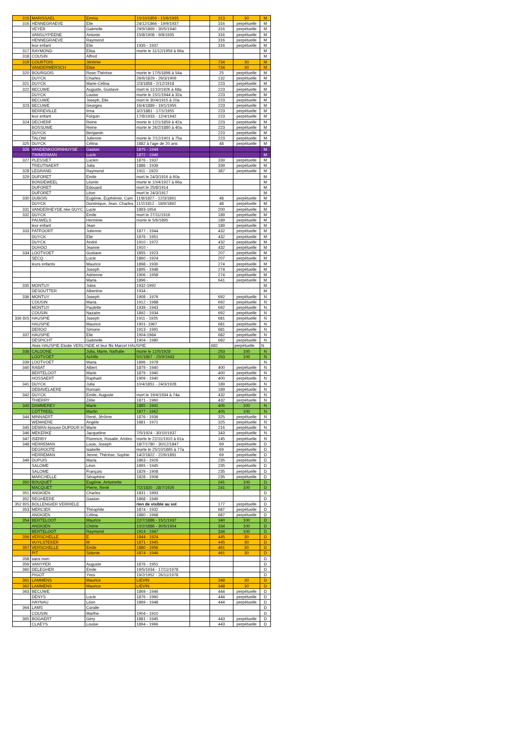| 315 | MARISSAEL | Emma | 15/10/1859 - 15/6/1935 | | 313 | 30 | M |
| 316 | HENNEGRAEVE | Elie | 24/12/1866 - 19/9/1937 | | 316 | perpétuelle | M |
| | VEYER | Gabrielle | 29/9/1869 - 30/5/1940 | | 316 | perpétuelle | M |
| | VANSUYPEENE | Antonie | 15/8/1908 - 9/8/1935 | | 316 | perpétuelle | M |
| | HENNEGRAEVE | Raymond | | | 316 | perpétuelle | M |
| | leur enfant | Elie | 1935 - 1937 | | 316 | perpétuelle | M |
| 317 | RAYMOND | Elisa | morte le 11/12/1959 à 69a | | | | M |
| 318 | COUSIN | Alfred | | | | | M |
| 319 | COURTOIS | Jérémie | | | 734 | 30 | M |
| | VANDERMERSCH | Elise | | | 734 | 30 | M |
| 320 | BOURGOIS | Rose-Thérèse | morte le 17/5/1898 à 54a | | 25 | perpétuelle | M |
| | DUYCK | Charles | 26/6/1829 - 29/3/1909 | | 132 | perpétuelle | M |
| 321 | DUYCK | Marie-Célina | 2/3/1858 - 2/12/1918 | | 223 | perpétuelle | M |
| 322 | BECUWE | Auguste, Gustave | mort le 11/10/1926 à 68a | | 223 | perpétuelle | M |
| | DUYCK | Louise | morte le 15/1/1944 à 32a | | 223 | perpétuelle | M |
| | BECUWE | Joseph, Elie | mort le 30/4/1915 à 20a | | 223 | perpétuelle | M |
| 323 | BECUWE | Georges | 16/4/1889 - 19/1/1955 | | 223 | perpétuelle | M |
| | BERREVILLE | Irma | 3/2/1881 - 17/1/1955 | | 223 | perpétuelle | M |
| | leur enfant | Folquin | 17/8/1933 - 12/4/1942 | | 223 | perpétuelle | M |
| 324 | DECHERF | Reine | morte le 12/1/1859 à 42a | | 223 | perpétuelle | M |
| | BOSSUWE | Reine | morte le 26/2/1880 à 40a | | 223 | perpétuelle | M |
| | DUYCK | Benjamin | | | 223 | perpétuelle | M |
| | TALOW | Julienne | morte le 7/12/1901 à 75a | | 223 | perpétuelle | M |
| 325 | DUYCK | Célina | 1882 à l'age de 20 ans | | 48 | perpétuelle | M |
| 326 | VANDENKOORNHUYSE | Gaston | 1875 - 1944 | | | | M |
| | TIMMERMAN | Lucie | 1872 - 1940 | | | | M |
| 327 | PLESSIET | Lucien | 1876 - 1937 | | 339 | perpétuelle | M |
| | TREUTNAERT | Julia | 1886 - 1939 | | 339 | perpétuelle | M |
| 328 | LEGRAND | Raymond | 1911 - 1920 | | 387 | perpétuelle | M |
| 329 | DUFORET | Emile | mort le 24/3/1916 à 60a | | | | M |
| | BONDEWEEL | Léonie | morte le 10/4/1927 à 66a | | | | M |
| | DUFORET | Edouard | mort le 25/8/1914 | | | | M |
| | DUFORET | Léon | mort le 24/3/1917 | | | | M |
| 330 | DUBOIS | Eugénie, Euphémie, Cam | 11/8/1827 - 12/3/1891 | | 48 | perpétuelle | M |
| | DUYCK | Dominique, Jean, Charles | 11/2/1812 - 18/9/1892 | | 48 | perpétuelle | M |
| 331 | VANDERHEYDE née DUYC | Lucie | 1893-1954 | | 200 | perpétuelle | M |
| 332 | DUYCK | Emile | mort le 27/11/1916 | | 189 | perpétuelle | M |
| | PAUWELS | Herminie | morte le 5/6/1895 | | 189 | perpétuelle | M |
| | leur enfant | Jean | | | 189 | perpétuelle | M |
| 333 | PATFOORT | Julienne | 1877 - 1944 | | 432 | perpétuelle | M |
| | DUYCK | Elie | 1876 - 1951 | | 432 | perpétuelle | M |
| | DUYCK | André | 1910 - 1972 | | 432 | perpétuelle | M |
| | DUHOO | Jeanne | 1910 - | | 432 | perpétuelle | M |
| 334 | LOOTVOET | Gustave | 1855 - 1923 | | 207 | perpétuelle | M |
| | SECQ | Lucie | 1860 - 1924 | | 207 | perpétuelle | M |
| | leurs enfants | Maurice | 1898 - 1930 | | 274 | perpétuelle | M |
| | | Joseph | 1895 - 1948 | | 274 | perpétuelle | M |
| | | Adrienne | 1906 - 1958 | | 274 | perpétuelle | M |
| | | Maria | 1896 - | | 641 | perpétuelle | M |
| 335 | MONTUY | Jules | 1932-1992 | | | | M |
| | DESOUTTER | Albertine | 1934 - | | | | M |
| 336 | MONTUY | Joseph | 1908 - 1976 | | 692 | perpétuelle | N |
| | COUSIN | Maria | 1912 - 1988 | | 692 | perpétuelle | N |
| | MONTUY | Paulette | 1939 - 1943 | | 692 | perpétuelle | N |
| | COUSIN | Nazaire | 1892 - 1934 | | 692 | perpétuelle | N |
| 336 BIS | HAUSPIE | Joseph | 1911 - 1935 | | 681 | perpétuelle | N |
| | HAUSPIE | Maurice | 1901- 1967 | | 681 | perpétuelle | N |
| | DEROO | Simone | 1913 - 1991 | | 681 | perpétuelle | N |
| 337 | HAUSPIE | Elie | 1904-1984 | | 682 | perpétuelle | N |
| | DESPICHT | Gabrielle | 1904 - 1980 | | 682 | perpétuelle | N |
| | Alois HAUSPIE Elodie VERLYNDE et leur fils Marcel HAUSPIE | | | | 682 | perpétuelle | N |
| 338 | CALOONE | Julia, Marie, Nathalie | morte le 12/5/1928 | | 253 | 100 | N |
| | LOOTVOET | Achille | 5/1/1867 - 25/9/1943 | | 253 | 100 | N |
| 339 | LOOTVOET | Maria | 1896 - 1978 | | | | N |
| 340 | RABAT | Albert | 1879 - 1940 | | 400 | perpétuelle | N |
| | BERTELOOT | Marie | 1879 - 1940 | | 400 | perpétuelle | N |
| | HOSSAERT | Raphaël | 1909 - 1940 | | 400 | perpétuelle | N |
| 341 | DUYCK | Julia | 10/4/1851 - 24/3/1928 | | 189 | perpétuelle | N |
| | DEBAVELAERE | Romain | | | 189 | perpétuelle | N |
| 342 | DUYCK | Emile, Auguste | mort le 19/4/1934 à 74a | | 432 | perpétuelle | N |
| | THIERRY | Zélie | 1871 - 1960 | | 432 | perpétuelle | N |
| 343 | DAMMEREY | Marie | 1885 - 1941 | | 405 | 100 | N |
| | COTTREEL | Martin | 1877 - 1962 | | 405 | 100 | N |
| 344 | MINNAERT | René, Jérôme | 1876 - 1936 | | 325 | perpétuelle | N |
| | WEMAERE | Angèle | 1881 - 1971 | | 325 | perpétuelle | N |
| 345 | DEMAN épouse DUFOUR H | Marie | | | 216 | perpétuelle | N |
| 346 | MEKERKE | Jacqueline | 7/5/1924 - 30/10/1937 | | 343 | perpétuelle | N |
| 347 | ISERBY | Florence, Rosalie, Ambro | morte le 22/11/1910 à 61a | | 145 | perpétuelle | N |
| 348 | HERREMAN | Louis, Joseph | 18/7/1780 - 30/12/1847 | | 69 | perpétuelle | D |
| | DEGROOTE | Isabelle | morte le 25/10/1865 à 77a | | 69 | perpétuelle | D |
| | HERREMAN | Jenne, Thérèse, Sophie | 14/2/1822 - 22/6/1891 | | 69 | perpétuelle | D |
| 349 | DUPUIS | Maria | 1863 - 1926 | | 235 | perpétuelle | D |
| | SALOME | Léon | 1865 - 1945 | | 235 | perpétuelle | D |
| | SALOME | François | 1829 - 1908 | | 235 | perpétuelle | D |
| | MARCHELLE | Séraphine | 1828 - 1908 | | 235 | perpétuelle | D |
| 350 | BOUQUET | Eugénie, Antoinette | | | 241 | 100 | D |
| | MACQUET | Pierre, René | 7/2/1830 - 28/7/1926 | | 241 | 100 | D |
| 351 | ANDIOEN | Charles | 1831 - 1893 | | | | D |
| 352 | REGHEERE | Gaston | 1868 - 1949 | | | | D |
| 352 BIS | BOLLENGIER VERRIELE | | rien de visible au sol | | 177 | perpétuelle | D |
| 353 | MERCIER | Théophile | 1874 - 1932 | | 687 | perpétuelle | D |
| | ANDIOEN | Célina | 1880 - 1968 | | 687 | perpétuelle | D |
| 354 | BERTELOOT | Maurice | 22/7/1886 - 15/1/1937 | | 340 | 100 | D |
| | ANDIOEN | Chérie | 10/2/1886 - 30/5/1954 | | 334 | 100 | D |
| | BERTELOOT | Raymond | 1914 - 1947 | | 334 | 100 | D |
| 356 | VERSCHELLE | E | 1844 - 1924 | | 445 | 30 | D |
| | VUYLSTEKER | M | 1871 - 1945 | | 445 | 30 | D |
| 357 | VERSCHELLE | Emile | 1880 - 1956 | | 461 | 30 | D |
| | PIT | Sidonie | 1874 - 1946 | | 461 | 30 | D |
| 358 | sans nom | | | | | | D |
| 359 | VANYPER | Auguste | 1876 - 1951 | | | | D |
| 360 | DELEGHER | Emile | 19/5/1934 - 17/11/1978 | | | | D |
| | PIGOT | Yves | 19/2/1952 - 26/11/1978 | | | | D |
| 361 | LAMMENS | Maurice | LIEVIN | | 348 | 30 | D |
| 362 | LAMMENS | Maurice | LIEVIN | | 348 | 30 | D |
| 363 | BECUWE | | 1869 - 1946 | | 444 | perpétuelle | D |
| | DENYS | Lucie | 1876 - 1960 | | 444 | perpétuelle | D |
| | HAYNAU | Léon | 1869 - 1948 | | 444 | perpétuelle | D |
| 364 | LAMS | Coralie | | | | | D |
| | COUSIN | Marthe | 1904 - 1910 | | | | D |
| 365 | BOGAERT | Géry | 1881 - 1945 | | 443 | perpétuelle | D |
| | CLAEYS | Louise | 1894 - 1966 | | 443 | perpétuelle | D |